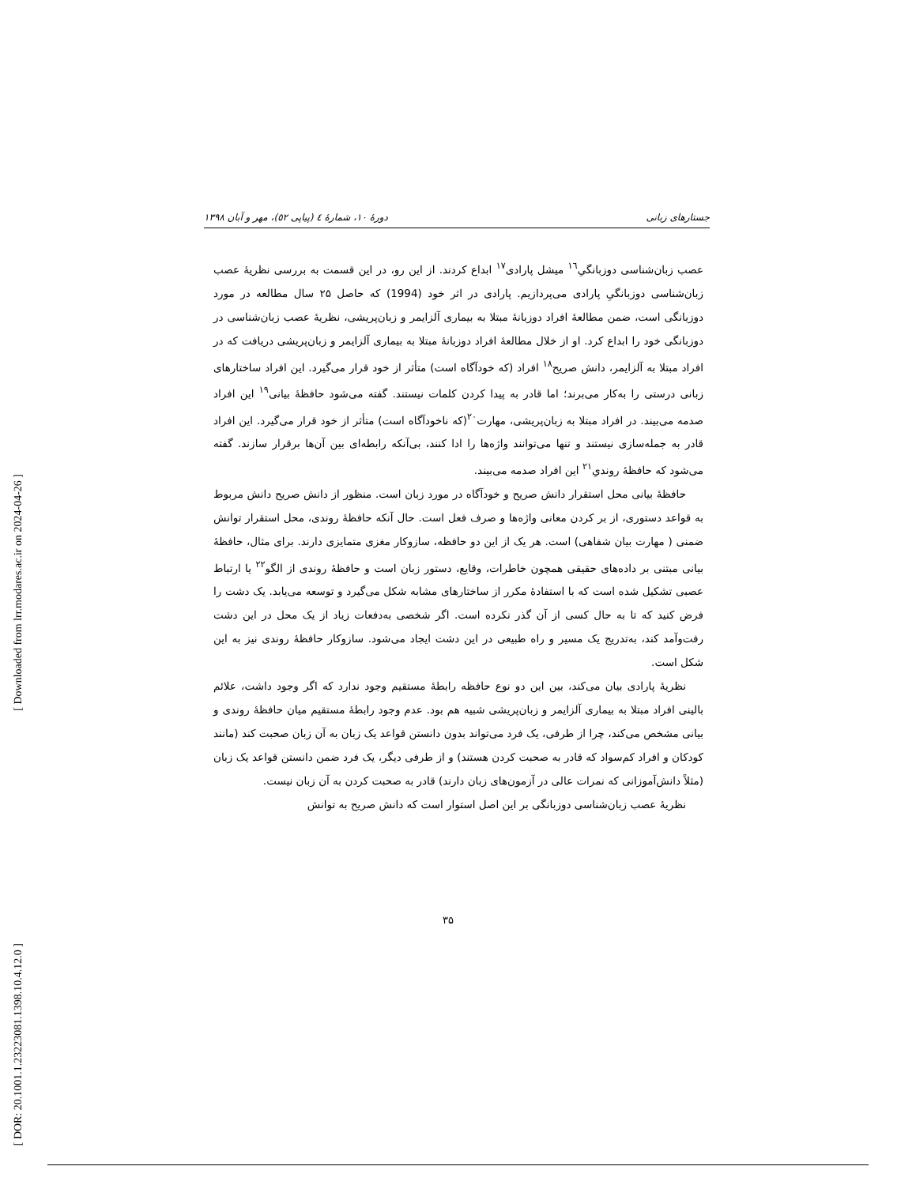[ Downloaded from lrr.modares.ac.ir on 2024-04-26 ]
[ DOR: 20.1001.1.23223081.1398.10.4.12.0 ]
جستارهای زبانی دورهٔ ۱۰، شمارهٔ ٤ (پیاپی ٥٢)، مهر و آبان ۱۳۹۸
عصب زبان‌شناسی دوزبانگیِ<sup>۱٦</sup> میشل پارادی<sup>۱۷</sup> ابداع کردند. از این رو، در این قسمت به بررسی نظریهٔ عصب زبان‌شناسی دوزبانگیِ پارادی می‌پردازیم. پارادی در اثر خود (1994) که حاصل ۲۵ سال مطالعه در مورد دوزبانگی است، ضمن مطالعهٔ افراد دوزبانهٔ مبتلا به بیماری آلزایمر و زبان‌پریشی، نظریهٔ عصب زبان‌شناسی در دوزبانگی خود را ابداع کرد. او از خلال مطالعهٔ افراد دوزبانهٔ مبتلا به بیماری آلزایمر و زبان‌پریشی دریافت که در افراد مبتلا به آلزایمر، دانش صریح<sup>۱۸</sup> افراد (که خودآگاه است) متأثر از خود قرار می‌گیرد. این افراد ساختارهای زبانی درستی را به‌کار می‌برند؛ اما قادر به پیدا کردن کلمات نیستند. گفته می‌شود حافظهٔ بیانی<sup>۱۹</sup> این افراد صدمه می‌بیند. در افراد مبتلا به زبان‌پریشی، مهارت<sup>۲۰</sup>(که ناخودآگاه است) متأثر از خود قرار می‌گیرد. این افراد قادر به جمله‌سازی نیستند و تنها می‌توانند واژه‌ها را ادا کنند، بی‌آنکه رابطه‌ای بین آن‌ها برقرار سازند. گفته می‌شود که حافظهٔ روندیِ<sup>۲۱</sup> این افراد صدمه می‌بیند.
حافظهٔ بیانی محل استقرار دانش صریح و خودآگاه در مورد زبان است. منظور از دانش صریح دانش مربوط به قواعد دستوری، از بر کردن معانی واژه‌ها و صرف فعل است. حال آنکه حافظهٔ روندی، محل استقرار توانش ضمنی ( مهارت بیان شفاهی) است. هر یک از این دو حافظه، سازوکار مغزی متمایزی دارند. برای مثال، حافظهٔ بیانی مبتنی بر داده‌های حقیقی همچون خاطرات، وقایع، دستور زبان است و حافظهٔ روندی از الگو<sup>۲۲</sup> یا ارتباط عصبی تشکیل شده است که با استفادهٔ مکرر از ساختارهای مشابه شکل می‌گیرد و توسعه می‌یابد. یک دشت را فرض کنید که تا به حال کسی از آن گذر نکرده است. اگر شخصی به‌دفعات زیاد از یک محل در این دشت رفت‌وآمد کند، به‌تدریج یک مسیر و راه طبیعی در این دشت ایجاد می‌شود. سازوکار حافظهٔ روندی نیز به این شکل است.
نظریهٔ پارادی بیان می‌کند، بین این دو نوع حافظه رابطهٔ مستقیم وجود ندارد که اگر وجود داشت، علائم بالینی افراد مبتلا به بیماری آلزایمر و زبان‌پریشی شبیه هم بود. عدم وجود رابطهٔ مستقیم میان حافظهٔ روندی و بیانی مشخص می‌کند، چرا از طرفی، یک فرد می‌تواند بدون دانستن قواعد یک زبان به آن زبان صحبت کند (مانند کودکان و افراد کم‌سواد که قادر به صحبت کردن هستند) و از طرفی دیگر، یک فرد ضمن دانستن قواعد یک زبان (مثلاً دانش‌آموزانی که نمرات عالی در آزمون‌های زبان دارند) قادر به صحبت کردن به آن زبان نیست.
نظریهٔ عصب زبان‌شناسی دوزبانگی بر این اصل استوار است که دانش صریح به توانش
۳۵